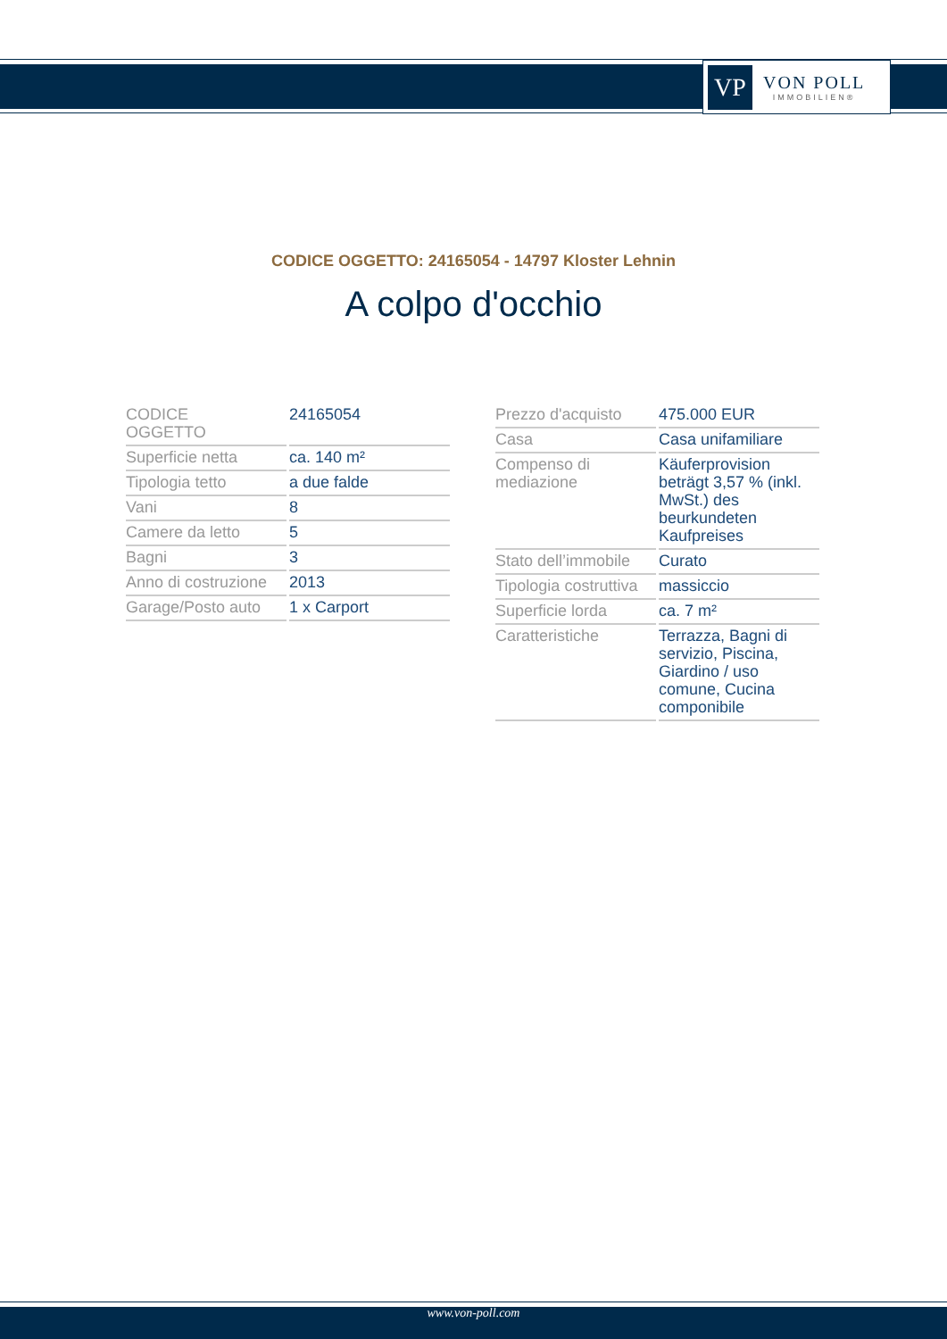VP
VON POLL
IMMOBILIEN®
CODICE OGGETTO: 24165054 - 14797 Kloster Lehnin
A colpo d'occhio
| CODICE OGGETTO | 24165054 |
| Superficie netta | ca. 140 m² |
| Tipologia tetto | a due falde |
| Vani | 8 |
| Camere da letto | 5 |
| Bagni | 3 |
| Anno di costruzione | 2013 |
| Garage/Posto auto | 1 x Carport |
| Prezzo d'acquisto | 475.000 EUR |
| Casa | Casa unifamiliare |
| Compenso di mediazione | Käuferprovision beträgt 3,57 % (inkl. MwSt.) des beurkundeten Kaufpreises |
| Stato dell’immobile | Curato |
| Tipologia costruttiva | massiccio |
| Superficie lorda | ca. 7 m² |
| Caratteristiche | Terrazza, Bagni di servizio, Piscina, Giardino / uso comune, Cucina componibile |
www.von-poll.com